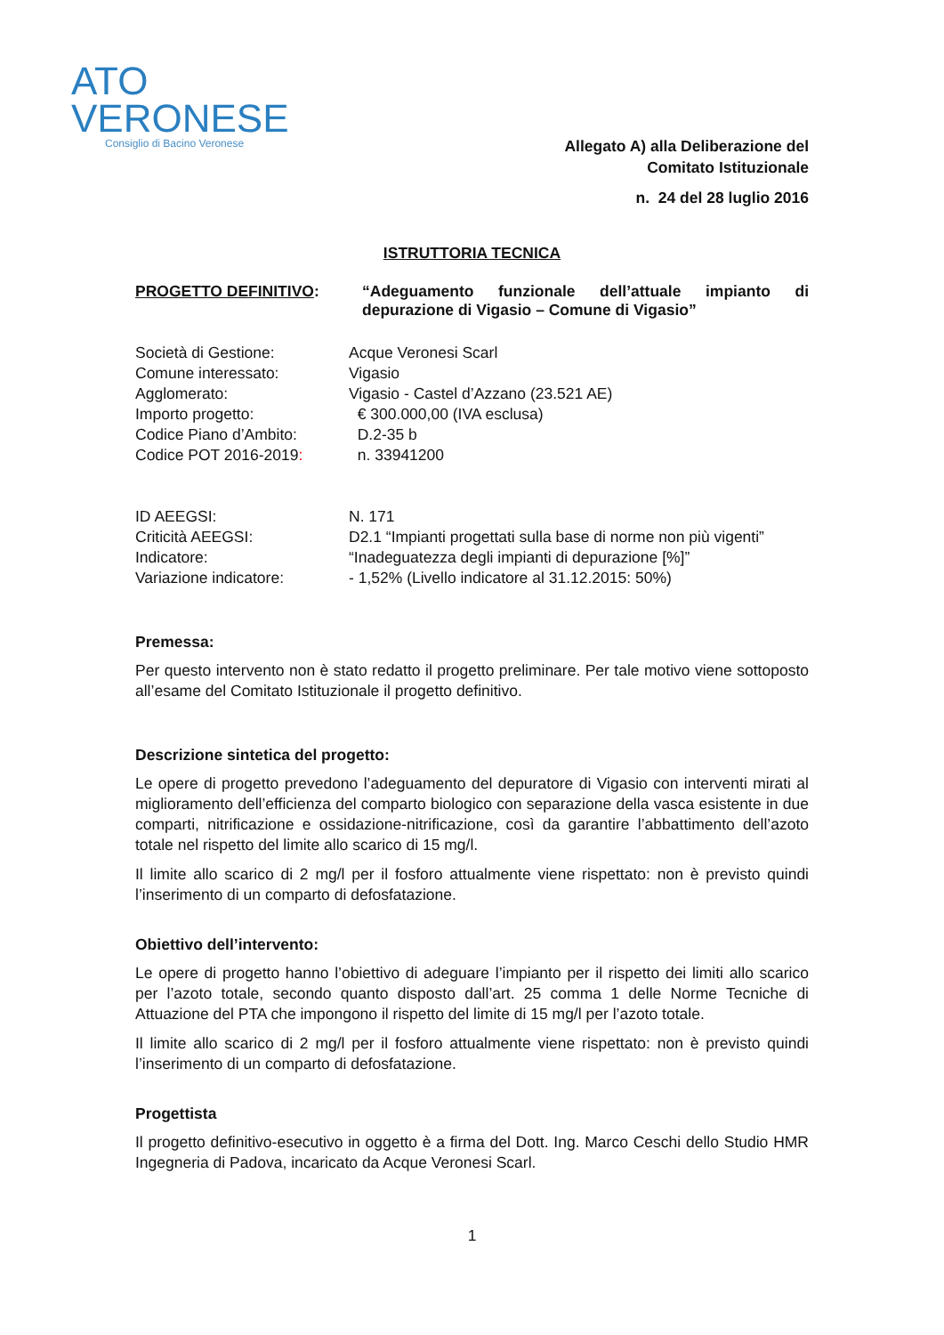ATO
VERONESE
Consiglio di Bacino Veronese
Allegato A) alla Deliberazione del
Comitato Istituzionale
n. 24 del 28 luglio 2016
ISTRUTTORIA TECNICA
PROGETTO DEFINITIVO: “Adeguamento funzionale dell’attuale impianto di depurazione di Vigasio – Comune di Vigasio”
| Società di Gestione: | Acque Veronesi Scarl |
| Comune interessato: | Vigasio |
| Agglomerato: | Vigasio - Castel d’Azzano (23.521 AE) |
| Importo progetto: | € 300.000,00 (IVA esclusa) |
| Codice Piano d’Ambito: | D.2-35 b |
| Codice POT 2016-2019 : | n. 33941200 |
| ID AEEGSI: | N. 171 |
| Criticità AEEGSI: | D2.1 “Impianti progettati sulla base di norme non più vigenti” |
| Indicatore: | “Inadeguatezza degli impianti di depurazione [%]” |
| Variazione indicatore: | - 1,52% (Livello indicatore al 31.12.2015: 50%) |
Premessa:
Per questo intervento non è stato redatto il progetto preliminare. Per tale motivo viene sottoposto all’esame del Comitato Istituzionale il progetto definitivo.
Descrizione sintetica del progetto:
Le opere di progetto prevedono l’adeguamento del depuratore di Vigasio con interventi mirati al miglioramento dell’efficienza del comparto biologico con separazione della vasca esistente in due comparti, nitrificazione e ossidazione-nitrificazione, così da garantire l’abbattimento dell’azoto totale nel rispetto del limite allo scarico di 15 mg/l.
Il limite allo scarico di 2 mg/l per il fosforo attualmente viene rispettato: non è previsto quindi l’inserimento di un comparto di defosfatazione.
Obiettivo dell’intervento:
Le opere di progetto hanno l’obiettivo di adeguare l’impianto per il rispetto dei limiti allo scarico per l’azoto totale, secondo quanto disposto dall’art. 25 comma 1 delle Norme Tecniche di Attuazione del PTA che impongono il rispetto del limite di 15 mg/l per l’azoto totale.
Il limite allo scarico di 2 mg/l per il fosforo attualmente viene rispettato: non è previsto quindi l’inserimento di un comparto di defosfatazione.
Progettista
Il progetto definitivo-esecutivo in oggetto è a firma del Dott. Ing. Marco Ceschi dello Studio HMR Ingegneria di Padova, incaricato da Acque Veronesi Scarl.
1